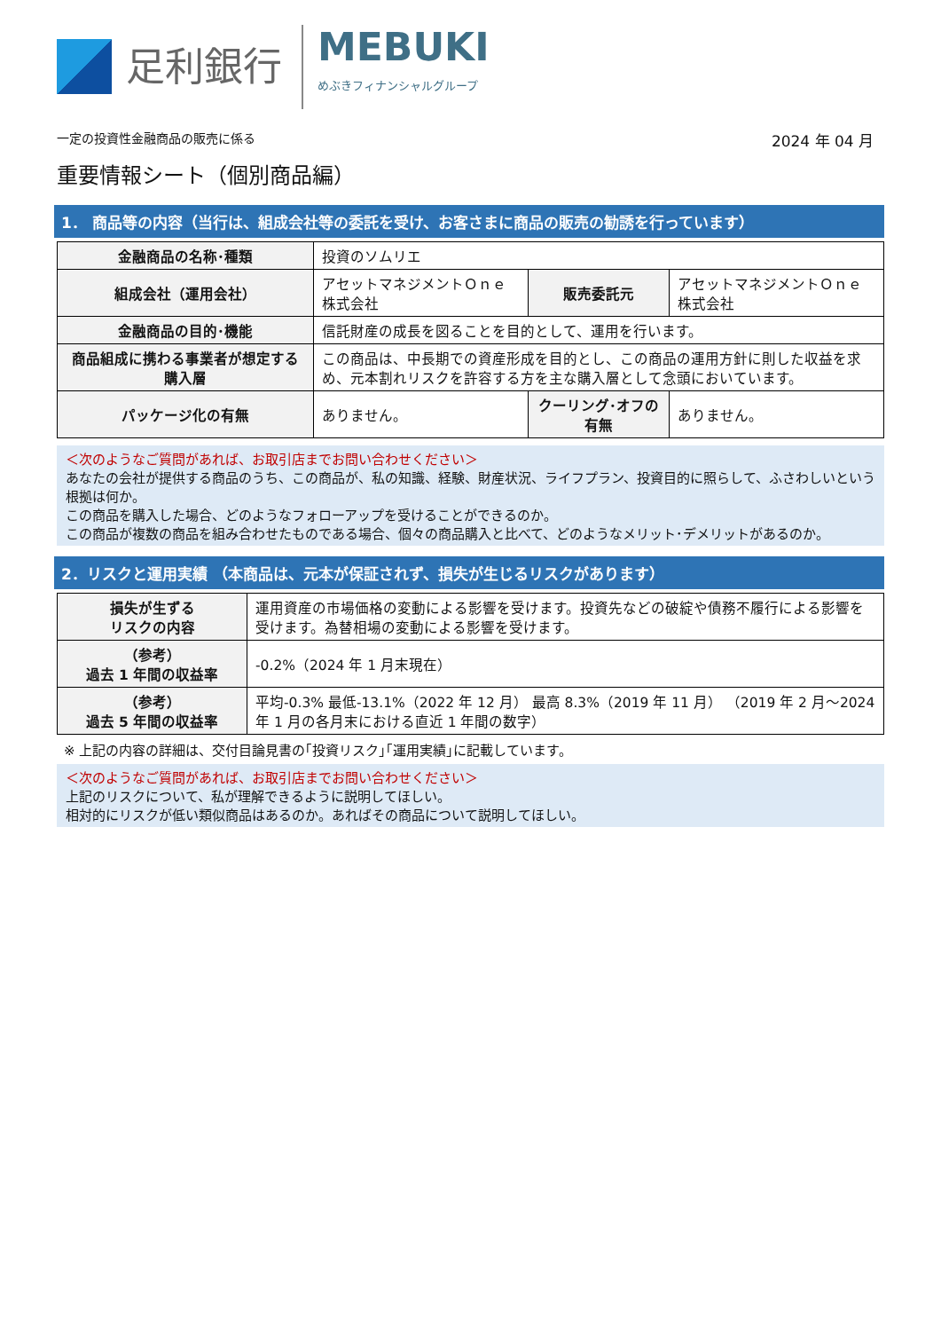足利銀行
MEBUKI
めぶきフィナンシャルグループ
一定の投資性金融商品の販売に係る 2024 年 04 月
重要情報シート（個別商品編）
1． 商品等の内容（当行は、組成会社等の委託を受け、お客さまに商品の販売の勧誘を行っています）
| 金融商品の名称･種類 | 投資のソムリエ | | |
| 組成会社（運用会社） | アセットマネジメントＯｎｅ株式会社 | 販売委託元 | アセットマネジメントＯｎｅ株式会社 |
| 金融商品の目的･機能 | 信託財産の成長を図ることを目的として、運用を行います。 | | |
| 商品組成に携わる事業者が想定する購入層 | この商品は、中長期での資産形成を目的とし、この商品の運用方針に則した収益を求め、元本割れリスクを許容する方を主な購入層として念頭においています。 | | |
| パッケージ化の有無 | ありません。 | クーリング･オフの有無 | ありません。 |
＜次のようなご質問があれば、お取引店までお問い合わせください＞
あなたの会社が提供する商品のうち、この商品が、私の知識、経験、財産状況、ライフプラン、投資目的に照らして、ふさわしいという根拠は何か。
この商品を購入した場合、どのようなフォローアップを受けることができるのか。
この商品が複数の商品を組み合わせたものである場合、個々の商品購入と比べて、どのようなメリット･デメリットがあるのか。
2．リスクと運用実績 （本商品は、元本が保証されず、損失が生じるリスクがあります）
| 損失が生ずる リスクの内容 | 運用資産の市場価格の変動による影響を受けます。投資先などの破綻や債務不履行による影響を受けます。為替相場の変動による影響を受けます。 |
| （参考） 過去 1 年間の収益率 | -0.2%（2024 年 1 月末現在） |
| （参考） 過去 5 年間の収益率 | 平均-0.3% 最低-13.1%（2022 年 12 月） 最高 8.3%（2019 年 11 月） （2019 年 2 月～2024 年 1 月の各月末における直近 1 年間の数字） |
※ 上記の内容の詳細は、交付目論見書の｢投資リスク｣｢運用実績｣に記載しています。
＜次のようなご質問があれば、お取引店までお問い合わせください＞
上記のリスクについて、私が理解できるように説明してほしい。
相対的にリスクが低い類似商品はあるのか。あればその商品について説明してほしい。